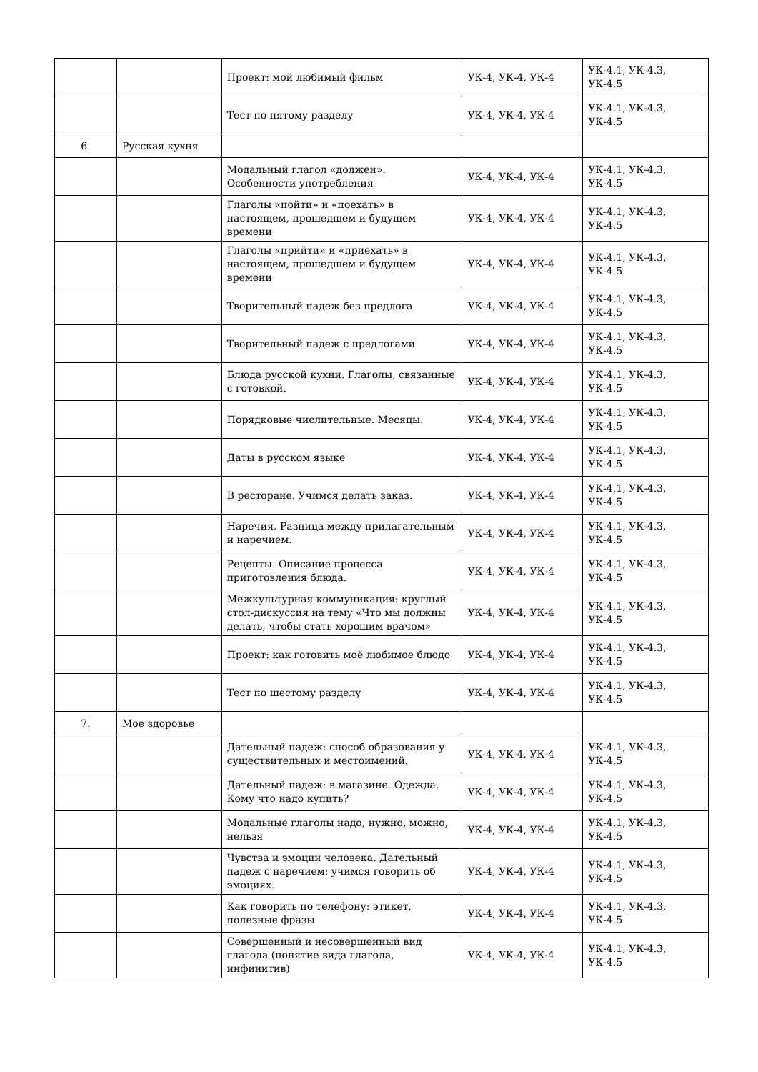| | | Проект: мой любимый фильм | УК-4, УК-4, УК-4 | УК-4.1, УК-4.3, УК-4.5 |
| | | Тест по пятому разделу | УК-4, УК-4, УК-4 | УК-4.1, УК-4.3, УК-4.5 |
| 6. | Русская кухня | | | |
| | | Модальный глагол «должен». Особенности употребления | УК-4, УК-4, УК-4 | УК-4.1, УК-4.3, УК-4.5 |
| | | Глаголы «пойти» и «поехать» в настоящем, прошедшем и будущем времени | УК-4, УК-4, УК-4 | УК-4.1, УК-4.3, УК-4.5 |
| | | Глаголы «прийти» и «приехать» в настоящем, прошедшем и будущем времени | УК-4, УК-4, УК-4 | УК-4.1, УК-4.3, УК-4.5 |
| | | Творительный падеж без предлога | УК-4, УК-4, УК-4 | УК-4.1, УК-4.3, УК-4.5 |
| | | Творительный падеж с предлогами | УК-4, УК-4, УК-4 | УК-4.1, УК-4.3, УК-4.5 |
| | | Блюда русской кухни. Глаголы, связанные с готовкой. | УК-4, УК-4, УК-4 | УК-4.1, УК-4.3, УК-4.5 |
| | | Порядковые числительные. Месяцы. | УК-4, УК-4, УК-4 | УК-4.1, УК-4.3, УК-4.5 |
| | | Даты в русском языке | УК-4, УК-4, УК-4 | УК-4.1, УК-4.3, УК-4.5 |
| | | В ресторане. Учимся делать заказ. | УК-4, УК-4, УК-4 | УК-4.1, УК-4.3, УК-4.5 |
| | | Наречия. Разница между прилагательным и наречием. | УК-4, УК-4, УК-4 | УК-4.1, УК-4.3, УК-4.5 |
| | | Рецепты. Описание процесса приготовления блюда. | УК-4, УК-4, УК-4 | УК-4.1, УК-4.3, УК-4.5 |
| | | Межкультурная коммуникация: круглый стол-дискуссия на тему «Что мы должны делать, чтобы стать хорошим врачом» | УК-4, УК-4, УК-4 | УК-4.1, УК-4.3, УК-4.5 |
| | | Проект: как готовить моё любимое блюдо | УК-4, УК-4, УК-4 | УК-4.1, УК-4.3, УК-4.5 |
| | | Тест по шестому разделу | УК-4, УК-4, УК-4 | УК-4.1, УК-4.3, УК-4.5 |
| 7. | Мое здоровье | | | |
| | | Дательный падеж: способ образования у существительных и местоимений. | УК-4, УК-4, УК-4 | УК-4.1, УК-4.3, УК-4.5 |
| | | Дательный падеж: в магазине. Одежда. Кому что надо купить? | УК-4, УК-4, УК-4 | УК-4.1, УК-4.3, УК-4.5 |
| | | Модальные глаголы надо, нужно, можно, нельзя | УК-4, УК-4, УК-4 | УК-4.1, УК-4.3, УК-4.5 |
| | | Чувства и эмоции человека. Дательный падеж с наречием: учимся говорить об эмоциях. | УК-4, УК-4, УК-4 | УК-4.1, УК-4.3, УК-4.5 |
| | | Как говорить по телефону: этикет, полезные фразы | УК-4, УК-4, УК-4 | УК-4.1, УК-4.3, УК-4.5 |
| | | Совершенный и несовершенный вид глагола (понятие вида глагола, инфинитив) | УК-4, УК-4, УК-4 | УК-4.1, УК-4.3, УК-4.5 |